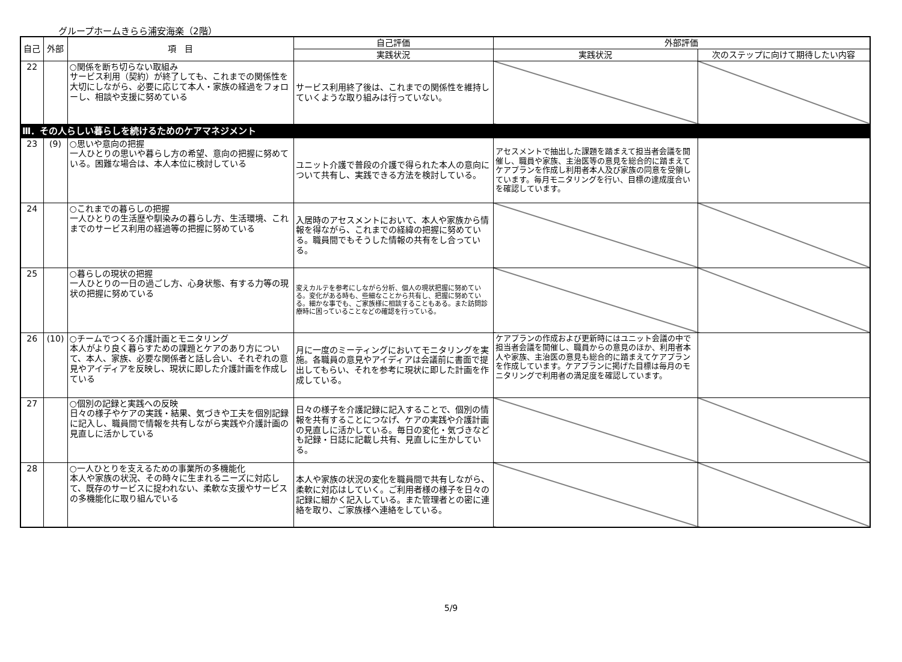グループホームきらら浦安海楽（2階）
| 自己 | 外部 | 項 目 | 自己評価 | 外部評価 | |
| --- | --- | --- | --- | --- | --- |
| | | | 実践状況 | 実践状況 | 次のステップに向けて期待したい内容 |
| 22 | | ○関係を断ち切らない取組み サービス利用（契約）が終了しても、これまでの関係性を大切にしながら、必要に応じて本人・家族の経過をフォローし、相談や支援に努めている | サービス利用終了後は、これまでの関係性を維持していくような取り組みは行っていない。 | | |
| Ⅲ．その人らしい暮らしを続けるためのケアマネジメント | | | | | |
| 23 | (9) | ○思いや意向の把握 一人ひとりの思いや暮らし方の希望、意向の把握に努めている。困難な場合は、本人本位に検討している | ユニット介護で普段の介護で得られた本人の意向について共有し、実践できる方法を検討している。 | アセスメントで抽出した課題を踏まえて担当者会議を開催し、職員や家族、主治医等の意見を総合的に踏まえてケアプランを作成し利用者本人及び家族の同意を受領しています。毎月モニタリングを行い、目標の達成度合いを確認しています。 | |
| 24 | | ○これまでの暮らしの把握 一人ひとりの生活歴や馴染みの暮らし方、生活環境、これまでのサービス利用の経過等の把握に努めている | 入居時のアセスメントにおいて、本人や家族から情報を得ながら、これまでの経緯の把握に努めている。職員間でもそうした情報の共有をし合っている。 | | |
| 25 | | ○暮らしの現状の把握 一人ひとりの一日の過ごし方、心身状態、有する力等の現状の把握に努めている | 変えカルテを参考にしながら分析、個人の現状把握に努めている。変化がある時も、些細なことから共有し、把握に努めている。細かな事でも、ご家族様に相談することもある。また訪問診療時に困っていることなどの確認を行っている。 | | |
| 26 | (10) | ○チームでつくる介護計画とモニタリング 本人がより良く暮らすための課題とケアのあり方について、本人、家族、必要な関係者と話し合い、それぞれの意見やアイディアを反映し、現状に即した介護計画を作成している | 月に一度のミーティングにおいてモニタリングを実施。各職員の意見やアイディアは会議前に書面で提出してもらい、それを参考に現状に即した計画を作成している。 | ケアプランの作成および更新時にはユニット会議の中で担当者会議を開催し、職員からの意見のほか、利用者本人や家族、主治医の意見も総合的に踏まえてケアプランを作成しています。ケアプランに掲げた目標は毎月のモニタリングで利用者の満足度を確認しています。 | |
| 27 | | ○個別の記録と実践への反映 日々の様子やケアの実践・結果、気づきや工夫を個別記録に記入し、職員間で情報を共有しながら実践や介護計画の見直しに活かしている | 日々の様子を介護記録に記入することで、個別の情報を共有することにつなげ、ケアの実践や介護計画の見直しに活かしている。毎日の変化・気づきなども記録・日誌に記載し共有、見直しに生かしている。 | | |
| 28 | | ○一人ひとりを支えるための事業所の多機能化 本人や家族の状況、その時々に生まれるニーズに対応して、既存のサービスに捉われない、柔軟な支援やサービスの多機能化に取り組んでいる | 本人や家族の状況の変化を職員間で共有しながら、柔軟に対応はしていく。ご利用者様の様子を日々の記録に細かく記入している。また管理者との密に連絡を取り、ご家族様へ連絡をしている。 | | |
5/9